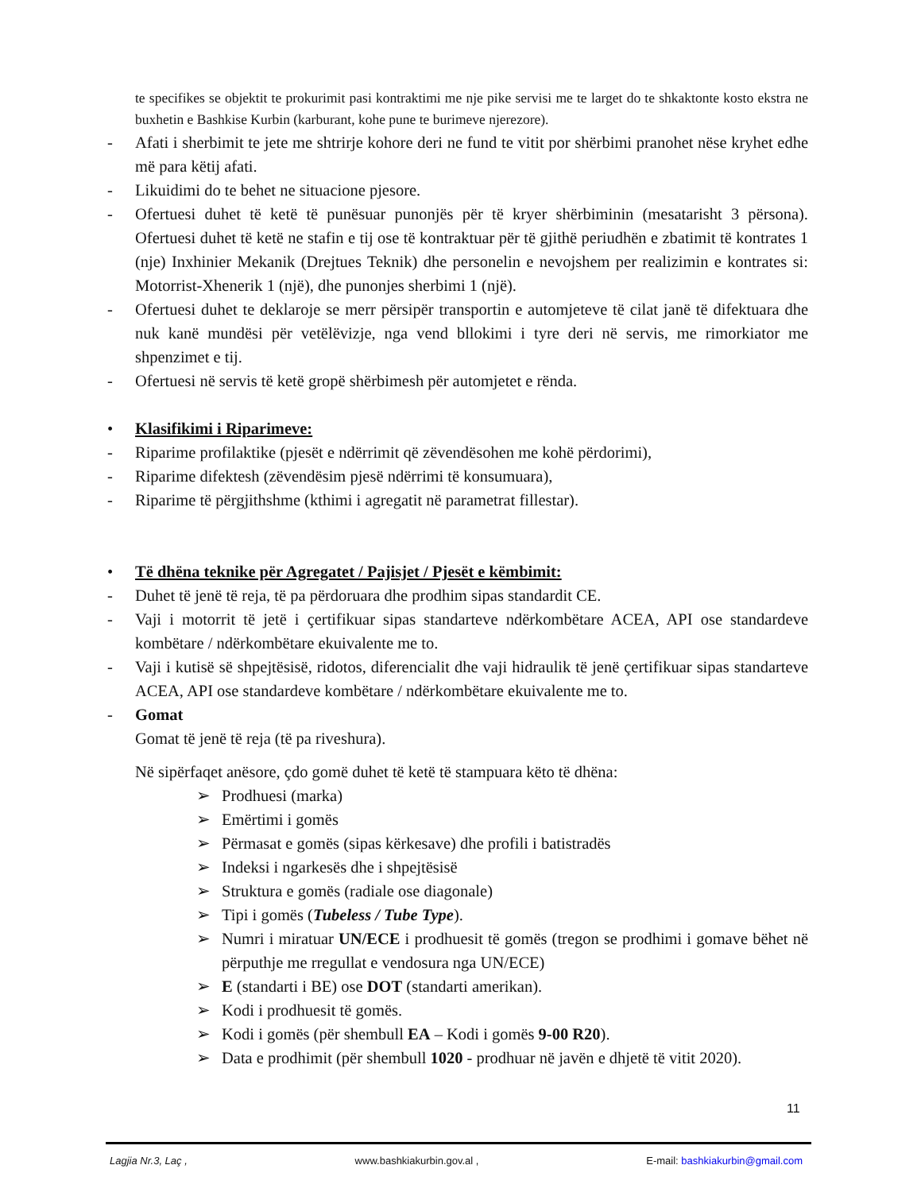te specifikes se objektit te prokurimit pasi kontraktimi me nje pike servisi me te larget do te shkaktonte kosto ekstra ne buxhetin e Bashkise Kurbin (karburant, kohe pune te burimeve njerezore).
- Afati i sherbimit te jete me shtrirje kohore deri ne fund te vitit por shërbimi pranohet nëse kryhet edhe më para këtij afati.
- Likuidimi do te behet ne situacione pjesore.
- Ofertuesi duhet të ketë të punësuar punonjës për të kryer shërbiminin (mesatarisht 3 përsona). Ofertuesi duhet të ketë ne stafin e tij ose të kontraktuar për të gjithë periudhën e zbatimit të kontrates 1 (nje) Inxhinier Mekanik (Drejtues Teknik) dhe personelin e nevojshem per realizimin e kontrates si: Motorrist-Xhenerik 1 (një), dhe punonjes sherbimi 1 (një).
- Ofertuesi duhet te deklaroje se merr përsipër transportin e automjeteve të cilat janë të difektuara dhe nuk kanë mundësi për vetëlëvizje, nga vend bllokimi i tyre deri në servis, me rimorkiator me shpenzimet e tij.
- Ofertuesi në servis të ketë gropë shërbimesh për automjetet e rënda.
• Klasifikimi i Riparimeve:
- Riparime profilaktike (pjesët e ndërrimit që zëvendësohen me kohë përdorimi),
- Riparime difektesh (zëvendësim pjesë ndërrimi të konsumuara),
- Riparime të përgjithshme (kthimi i agregatit në parametrat fillestar).
• Të dhëna teknike për Agregatet / Pajisjet / Pjesët e këmbimit:
- Duhet të jenë të reja, të pa përdoruara dhe prodhim sipas standardit CE.
- Vaji i motorrit të jetë i çertifikuar sipas standarteve ndërkombëtare ACEA, API ose standardeve kombëtare / ndërkombëtare ekuivalente me to.
- Vaji i kutisë së shpejtësisë, ridotos, diferencialit dhe vaji hidraulik të jenë çertifikuar sipas standarteve ACEA, API ose standardeve kombëtare / ndërkombëtare ekuivalente me to.
- Gomat
Gomat të jenë të reja (të pa riveshura).
Në sipërfaqet anësore, çdo gomë duhet të ketë të stampuara këto të dhëna:
➢ Prodhuesi (marka)
➢ Emërtimi i gomës
➢ Përmasat e gomës (sipas kërkesave) dhe profili i batistradës
➢ Indeksi i ngarkesës dhe i shpejtësisë
➢ Struktura e gomës (radiale ose diagonale)
➢ Tipi i gomës (Tubeless / Tube Type).
➢ Numri i miratuar UN/ECE i prodhuesit të gomës (tregon se prodhimi i gomave bëhet në përputhje me rregullat e vendosura nga UN/ECE)
➢ E (standarti i BE) ose DOT (standarti amerikan).
➢ Kodi i prodhuesit të gomës.
➢ Kodi i gomës (për shembull EA – Kodi i gomës 9-00 R20).
➢ Data e prodhimit (për shembull 1020 - prodhuar në javën e dhjetë të vitit 2020).
11
Lagjia Nr.3, Laç , www.bashkiakurbin.gov.al , E-mail: bashkiakurbin@gmail.com